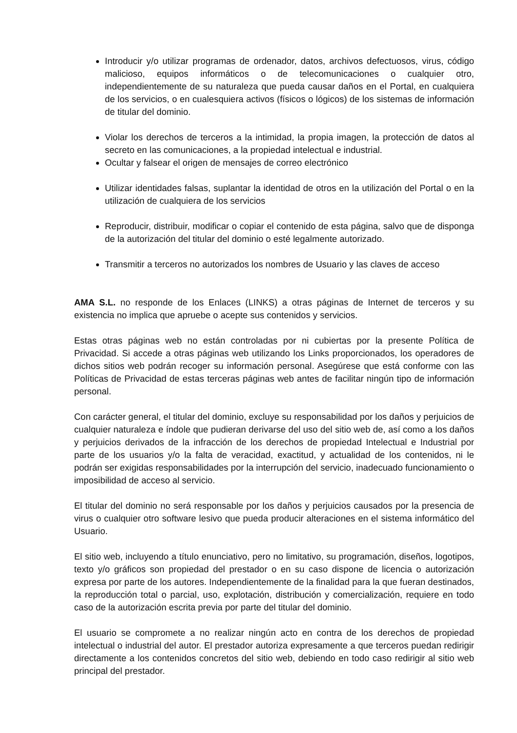Introducir y/o utilizar programas de ordenador, datos, archivos defectuosos, virus, código malicioso, equipos informáticos o de telecomunicaciones o cualquier otro, independientemente de su naturaleza que pueda causar daños en el Portal, en cualquiera de los servicios, o en cualesquiera activos (físicos o lógicos) de los sistemas de información de titular del dominio.
Violar los derechos de terceros a la intimidad, la propia imagen, la protección de datos al secreto en las comunicaciones, a la propiedad intelectual e industrial.
Ocultar y falsear el origen de mensajes de correo electrónico
Utilizar identidades falsas, suplantar la identidad de otros en la utilización del Portal o en la utilización de cualquiera de los servicios
Reproducir, distribuir, modificar o copiar el contenido de esta página, salvo que de disponga de la autorización del titular del dominio o esté legalmente autorizado.
Transmitir a terceros no autorizados los nombres de Usuario y las claves de acceso
AMA S.L. no responde de los Enlaces (LINKS) a otras páginas de Internet de terceros y su existencia no implica que apruebe o acepte sus contenidos y servicios.
Estas otras páginas web no están controladas por ni cubiertas por la presente Política de Privacidad. Si accede a otras páginas web utilizando los Links proporcionados, los operadores de dichos sitios web podrán recoger su información personal. Asegúrese que está conforme con las Políticas de Privacidad de estas terceras páginas web antes de facilitar ningún tipo de información personal.
Con carácter general, el titular del dominio, excluye su responsabilidad por los daños y perjuicios de cualquier naturaleza e índole que pudieran derivarse del uso del sitio web de, así como a los daños y perjuicios derivados de la infracción de los derechos de propiedad Intelectual e Industrial por parte de los usuarios y/o la falta de veracidad, exactitud, y actualidad de los contenidos, ni le podrán ser exigidas responsabilidades por la interrupción del servicio, inadecuado funcionamiento o imposibilidad de acceso al servicio.
El titular del dominio no será responsable por los daños y perjuicios causados por la presencia de virus o cualquier otro software lesivo que pueda producir alteraciones en el sistema informático del Usuario.
El sitio web, incluyendo a título enunciativo, pero no limitativo, su programación, diseños, logotipos, texto y/o gráficos son propiedad del prestador o en su caso dispone de licencia o autorización expresa por parte de los autores. Independientemente de la finalidad para la que fueran destinados, la reproducción total o parcial, uso, explotación, distribución y comercialización, requiere en todo caso de la autorización escrita previa por parte del titular del dominio.
El usuario se compromete a no realizar ningún acto en contra de los derechos de propiedad intelectual o industrial del autor. El prestador autoriza expresamente a que terceros puedan redirigir directamente a los contenidos concretos del sitio web, debiendo en todo caso redirigir al sitio web principal del prestador.